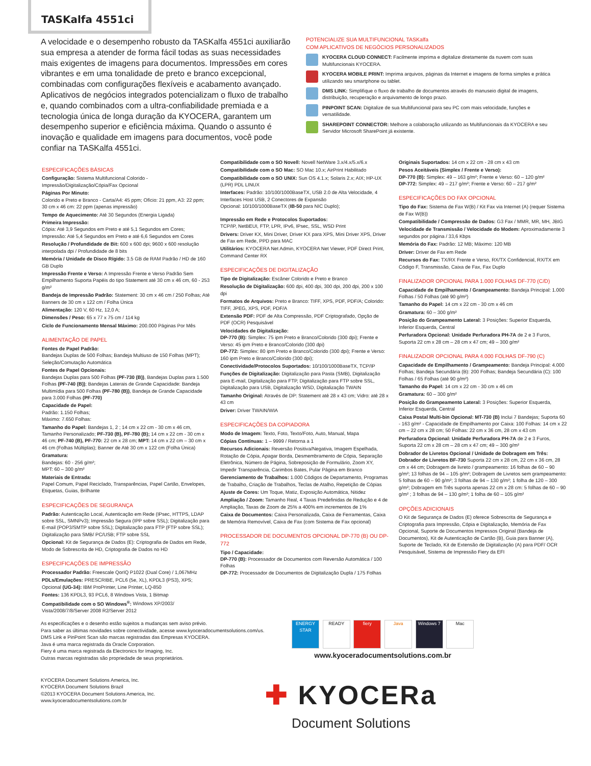TASKalfa 4551ci
A velocidade e o desempenho robusto da TASKalfa 4551ci auxiliarão sua empresa a atender de forma fácil todas as suas necessidades mais exigentes de imagens para documentos. Impressões em cores vibrantes e em uma tonalidade de preto e branco excepcional, combinadas com configurações flexíveis e acabamento avançado. Aplicativos de negócios integrados potencializam o fluxo de trabalho e, quando combinados com a ultra-confiabilidade premiada e a tecnologia única de longa duração da KYOCERA, garantem um desempenho superior e eficiência máxima. Quando o assunto é inovação e qualidade em imagens para documentos, você pode confiar na TASKalfa 4551ci.
POTENCIALIZE SUA MULTIFUNCIONAL TASKalfa
COM APLICATIVOS DE NEGÓCIOS PERSONALIZADOS
KYOCERA CLOUD CONNECT: Facilmente imprima e digitalize diretamente da nuvem com suas Multifuncionais KYOCERA.
KYOCERA MOBILE PRINT: Imprima arquivos, páginas da Internet e imagens de forma simples e prática utilizando seu smartphone ou tablet.
DMS LINK: Simplifique o fluxo de trabalho de documentos através do manuseio digital de imagens, distribuição, recuperação e arquivamento de longo prazo.
PINPOINT SCAN: Digitalize de sua Multifuncional para seu PC com mais velocidade, funções e versatilidade.
SHAREPOINT CONNECTOR: Melhore a colaboração utilizando as Multifuncionais da KYOCERA e seu Servidor Microsoft SharePoint já existente.
ESPECIFICAÇÕES BÁSICAS
Configuração: Sistema Multifuncional Colorido - Impressão/Digitalização/Cópia/Fax Opcional
Páginas Por Minuto:
Colorido e Preto e Branco - Carta/A4: 45 ppm; Ofício: 21 ppm, A3: 22 ppm; 30 cm x 46 cm: 22 ppm (apenas impressão)
Tempo de Aquecimento: Até 30 Segundos (Energia Ligada)
Primeira Impressão:
Cópia: Até 3,9 Segundos em Preto e até 5,1 Segundos em Cores; Impressão: Até 5,4 Segundos em Preto e até 6,6 Segundos em Cores
Resolução / Profundidade de Bit: 600 x 600 dpi; 9600 x 600 resolução interpolada dpi / Profundidade de 8 bits
Memória / Unidade de Disco Rígido: 3.5 GB de RAM Padrão / HD de 160 GB Duplo
Impressão Frente e Verso: A Impressão Frente e Verso Padrão Sem Empilhamento Suporta Papéis do tipo Statement até 30 cm x 46 cm, 60 - 253 g/m²
Bandeja de Impressão Padrão: Statement: 30 cm x 46 cm / 250 Folhas; Até Banners de 30 cm x 122 cm / Folha Única
Alimentação: 120 V, 60 Hz, 12,0 A;
Dimensões / Peso: 65 x 77 x 75 cm / 114 kg
Ciclo de Funcionamento Mensal Máximo: 200.000 Páginas Por Mês
ALIMENTAÇÃO DE PAPEL
Fontes de Papel Padrão:
Bandejas Duplas de 500 Folhas; Bandeja Multiuso de 150 Folhas (MPT); Seleção/Comutação Automática
Fontes de Papel Opcionais:
Bandejas Duplas para 500 Folhas (PF-730 (B)), Bandejas Duplas para 1.500 Folhas (PF-740 (B)); Bandejas Laterais de Grande Capacidade: Bandeja Multimídia para 500 Folhas (PF-780 (B)), Bandeja de Grande Capacidade para 3.000 Folhas (PF-770)
Capacidade de Papel:
Padrão: 1.150 Folhas;
Máximo: 7.650 Folhas:
Tamanho do Papel: Bandejas 1, 2 ; 14 cm x 22 cm - 30 cm x 46 cm, Tamanho Personalizado; PF-730 (B), PF-780 (B); 14 cm x 22 cm - 30 cm x 46 cm; PF-740 (B), PF-770: 22 cm x 28 cm; MPT: 14 cm x 22 cm – 30 cm x 46 cm (Folhas Múltiplas); Banner de Até 30 cm x 122 cm (Folha Única)
Gramatura:
Bandejas: 60 - 256 g/m²;
MPT: 60 – 300 g/m²
Materiais de Entrada:
Papel Comum, Papel Reciclado, Transparências, Papel Cartão, Envelopes, Etiquetas, Guias, Brilhante
ESPECIFICAÇÕES DE SEGURANÇA
Padrão: Autenticação Local, Autenticação em Rede (IPsec, HTTPS, LDAP sobre SSL, SMNPv3); Impressão Segura (IPP sobre SSL); Digitalização para E-mail (POP3/SMTP sobre SSL); Digitalização para FTP (FTP sobre SSL); Digitalização para SMB/ PC/USB; FTP sobre SSL
Opcional: Kit de Segurança de Dados (E): Criptografia de Dados em Rede, Modo de Sobrescrita de HD, Criptografia de Dados no HD
ESPECIFICAÇÕES DE IMPRESSÃO
Processador Padrão: Freescale QorIQ P1022 (Dual Core) / 1,067MHz
PDLs/Emulações: PRESCRIBE, PCL6 (5e, XL), KPDL3 (PS3), XPS; Opcional (UG-34): IBM ProPrinter, Line Printer, LQ-850
Fontes: 136 KPDL3, 93 PCL6, 8 Windows Vista, 1 Bitmap
Compatibilidade com o SO Windows<sup>®</sup>: Windows XP/2003/ Vista/2008/7/8/Server 2008 R2/Server 2012
Compatibilidade com o SO Novell: Novell NetWare 3.x/4.x/5.x/6.x
Compatibilidade com o SO Mac: SO Mac 10.x; AirPrint Habilitado
Compatibilidade com o SO UNIX: Sun OS 4.1.x; Solaris 2.x; AIX; HP-UX (LPR) PDL LINUX
Interfaces: Padrão: 10/100/1000BaseTX, USB 2.0 de Alta Velocidade, 4 Interfaces Host USB, 2 Conectores de Expansão
Opcional: 10/100/1000BaseTX (IB-50 para NIC Duplo);
Impressão em Rede e Protocolos Suportados:
TCP/IP, NetBEUI, FTP, LPR, IPv6, IPsec, SSL, WSD Print
Drivers: Driver KX, Mini Driver, Driver KX para XPS, Mini Driver XPS, Driver de Fax em Rede, PPD para MAC
Utilitários: KYOCERA Net Admin, KYOCERA Net Viewer, PDF Direct Print, Command Center RX
ESPECIFICAÇÕES DE DIGITALIZAÇÃO
Tipo de Digitalização: Escâner Colorido e Preto e Branco
Resolução de Digitalização: 600 dpi, 400 dpi, 300 dpi, 200 dpi, 200 x 100 dpi
Formatos de Arquivos: Preto e Branco: TIFF, XPS, PDF, PDF/A; Colorido: TIFF, JPEG, XPS, PDF, PDF/A
Extensão PDF: PDF de Alta Compressão, PDF Criptografado, Opção de PDF (OCR) Pesquisável
Velocidades de Digitalização:
DP-770 (B): Simplex: 75 ipm Preto e Branco/Colorido (300 dpi); Frente e Verso: 45 ipm Preto e Branco/Colorido (300 dpi)
DP-772: Simplex: 80 ipm Preto e Branco/Colorido (300 dpi); Frente e Verso: 160 ipm Preto e Branco/Colorido (300 dpi);
Conectividade/Protocolos Suportados: 10/100/1000BaseTX, TCP/IP
Funções de Digitalização: Digitalização para Pasta (SMB), Digitalização para E-mail, Digitalização para FTP, Digitalização para FTP sobre SSL, Digitalização para USB, Digitalização WSD, Digitalização TWAIN
Tamanho Original: Através de DP: Statement até 28 x 43 cm; Vidro: até 28 x 43 cm
Driver: Driver TWAIN/WIA
ESPECIFICAÇÕES DA COPIADORA
Modo de Imagem: Texto, Foto, Texto/Foto, Auto, Manual, Mapa
Cópias Contínuas: 1 – 9999 / Retorna a 1
Recursos Adicionais: Reversão Positiva/Negativa, Imagem Espelhada, Rotação de Cópia, Apagar Borda, Desmembramento de Cópia, Separação Eletrônica, Número de Página, Sobreposição de Formulário, Zoom XY, Impedir Transparência, Carimbos Bates, Pular Página em Branco
Gerenciamento de Trabalhos: 1.000 Códigos de Departamento, Programas de Trabalho, Criação de Trabalhos, Teclas de Atalho, Repetição de Cópias
Ajuste de Cores: Um Toque, Matiz, Exposição Automática, Nitidez
Ampliação / Zoom: Tamanho Real, 4 Taxas Predefinidas de Redução e 4 de Ampliação, Taxas de Zoom de 25% a 400% em incrementos de 1%
Caixa de Documentos: Caixa Personalizada, Caixa de Ferramentas, Caixa de Memória Removível, Caixa de Fax (com Sistema de Fax opcional)
PROCESSADOR DE DOCUMENTOS OPCIONAL DP-770 (B) OU DP-772
Tipo / Capacidade:
DP-770 (B): Processador de Documentos com Reversão Automática / 100 Folhas
DP-772: Processador de Documentos de Digitalização Dupla / 175 Folhas
Originais Suportados: 14 cm x 22 cm - 28 cm x 43 cm
Pesos Aceitáveis (Simplex / Frente e Verso):
DP-770 (B): Simplex: 49 – 163 g/m²; Frente e Verso: 60 – 120 g/m²
DP-772: Simplex: 49 – 217 g/m²; Frente e Verso: 60 – 217 g/m²
ESPECIFICAÇÕES DO FAX OPCIONAL
Tipo do Fax: Sistema de Fax W(B) / Kit Fax via Internet (A) (requer Sistema de Fax W(B))
Compatibilidade / Compressão de Dados: G3 Fax / MMR, MR, MH, JBIG
Velocidade de Transmissão / Velocidade do Modem: Aproximadamente 3 segundos por página / 33,6 Kbps
Memória do Fax: Padrão: 12 MB; Máximo: 120 MB
Driver: Driver de Fax em Rede
Recursos do Fax: TX/RX Frente e Verso, RX/TX Confidencial, RX/TX em Código F, Transmissão, Caixa de Fax, Fax Duplo
FINALIZADOR OPCIONAL PARA 1.000 FOLHAS DF-770 (C/D)
Capacidade de Empilhamento / Grampeamento: Bandeja Principal: 1.000 Folhas / 50 Folhas (até 90 g/m²)
Tamanho do Papel: 14 cm x 22 cm - 30 cm x 46 cm
Gramatura: 60 – 300 g/m²
Posição do Grampeamento Lateral: 3 Posições: Superior Esquerda, Inferior Esquerda, Central
Perfuradora Opcional: Unidade Perfuradora PH-7A de 2 e 3 Furos, Suporta 22 cm x 28 cm – 28 cm x 47 cm; 49 – 300 g/m²
FINALIZADOR OPCIONAL PARA 4.000 FOLHAS DF-790 (C)
Capacidade de Empilhamento / Grampeamento: Bandeja Principal: 4.000 Folhas; Bandeja Secundária (B): 200 Folhas; Bandeja Secundária (C): 100 Folhas / 65 Folhas (até 90 g/m²)
Tamanho do Papel: 14 cm x 22 cm - 30 cm x 46 cm
Gramatura: 60 – 300 g/m²
Posição do Grampeamento Lateral: 3 Posições: Superior Esquerda, Inferior Esquerda, Central
Caixa Postal Multi-bin Opcional: MT-730 (B) Inclui 7 Bandejas; Suporta 60 - 163 g/m² - Capacidade de Empilhamento por Caixa: 100 Folhas: 14 cm x 22 cm – 22 cm x 28 cm; 50 Folhas: 22 cm x 36 cm, 28 cm x 43 cm
Perfuradora Opcional: Unidade Perfuradora PH-7A de 2 e 3 Furos, Suporta 22 cm x 28 cm – 28 cm x 47 cm; 49 – 300 g/m²
Dobrador de Livretos Opcional / Unidade de Dobragem em Três:
Dobrador de Livretos BF-730 Suporta 22 cm x 28 cm, 22 cm x 36 cm, 28 cm x 44 cm; Dobragem de livreto / grampeamento: 16 folhas de 60 – 90 g/m²; 13 folhas de 94 – 105 g/m²; Dobragem de Livretos sem grampeamento: 5 folhas de 60 – 90 g/m²; 3 folhas de 94 – 130 g/m²; 1 folha de 120 – 300 g/m²; Dobragem em Três suporta apenas 22 cm x 28 cm: 5 folhas de 60 – 90 g/m² ; 3 folhas de 94 – 130 g/m²; 1 folha de 60 – 105 g/m²
OPÇÕES ADICIONAIS
O Kit de Segurança de Dados (E) oferece Sobrescrita de Segurança e Criptografia para Impressão, Cópia e Digitalização, Memória de Fax Opcional, Suporte de Documentos Impressos Original (Bandeja de Documentos), Kit de Autenticação de Cartão (B), Guia para Banner (A), Suporte de Teclado, Kit de Extensão de Digitalização (A) para PDF/ OCR Pesquisável, Sistema de Impressão Fiery da EFI
As especificações e o desenho estão sujeitos a mudanças sem aviso prévio.
Para saber as últimas novidades sobre conectividade, acesse www.kyoceradocumentsolutions.com/us.
DMS Link e PinPoint Scan são marcas registradas das Empresas KYOCERA.
Java é uma marca registrada da Oracle Corporation.
Fiery é uma marca registrada da Electronics for Imaging, Inc.
Outras marcas registradas são propriedade de seus proprietários.
ENERGY STAR READY fiery Java Windows 7 Mac
www.kyoceradocumentsolutions.com.br
KYOCERA Document Solutions America, Inc.
KYOCERA Document Solutions Brazil
©2013 KYOCERA Document Solutions America, Inc.
www.kyoceradocumentsolutions.com.br
✚ KYOCERa
Document Solutions